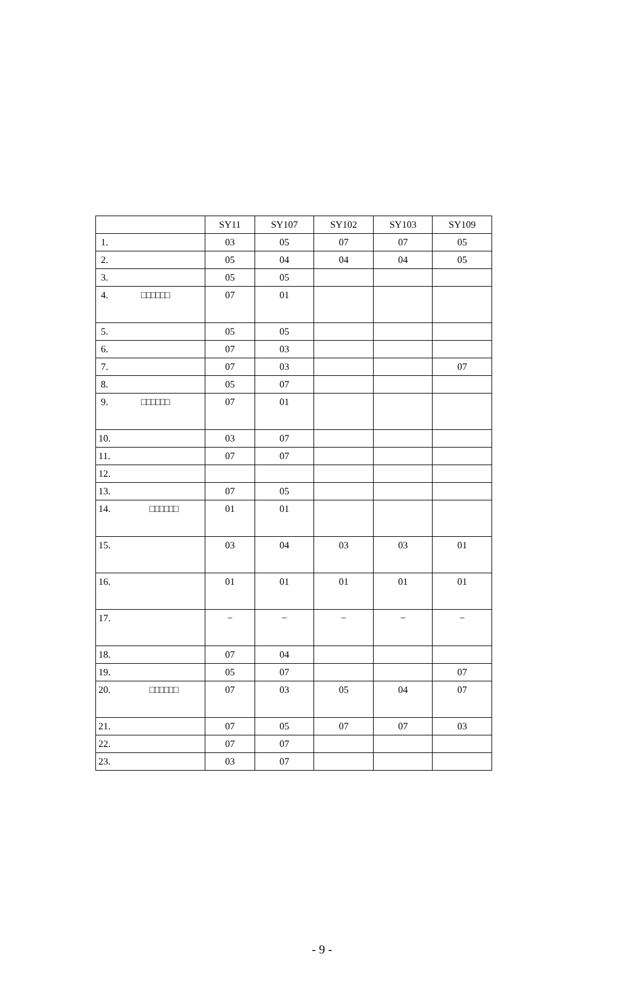| | SY11 | SY107 | SY102 | SY103 | SY109 |
| --- | --- | --- | --- | --- | --- |
| 1. | 03 | 05 | 07 | 07 | 05 |
| 2. | 05 | 04 | 04 | 04 | 05 |
| 3. | 05 | 05 | | | |
| 4. □□□□□□ | 07 | 01 | | | |
| 5. | 05 | 05 | | | |
| 6. | 07 | 03 | | | |
| 7. | 07 | 03 | | | 07 |
| 8. | 05 | 07 | | | |
| 9. □□□□□□ | 07 | 01 | | | |
| 10. | 03 | 07 | | | |
| 11. | 07 | 07 | | | |
| 12. | | | | | |
| 13. | 07 | 05 | | | |
| 14. □□□□□□ | 01 | 01 | | | |
| 15. | 03 | 04 | 03 | 03 | 01 |
| 16. | 01 | 01 | 01 | 01 | 01 |
| 17. | − | − | − | − | − |
| 18. | 07 | 04 | | | |
| 19. | 05 | 07 | | | 07 |
| 20. □□□□□□ | 07 | 03 | 05 | 04 | 07 |
| 21. | 07 | 05 | 07 | 07 | 03 |
| 22. | 07 | 07 | | | |
| 23. | 03 | 07 | | | |
- 9 -